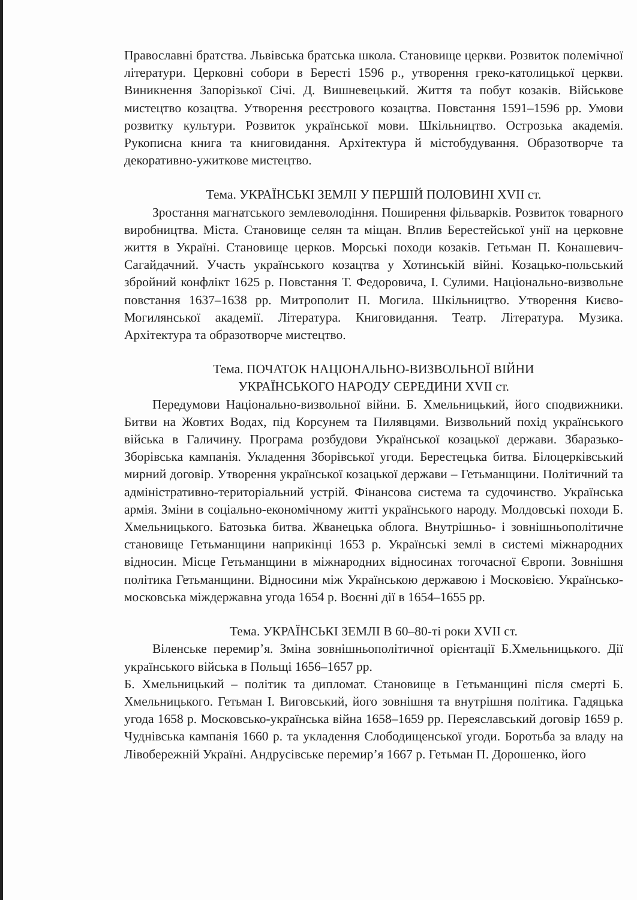Православні братства. Львівська братська школа. Становище церкви. Розвиток полемічної літератури. Церковні собори в Бересті 1596 р., утворення греко-католицької церкви. Виникнення Запорізької Січі. Д. Вишневецький. Життя та побут козаків. Військове мистецтво козацтва. Утворення реєстрового козацтва. Повстання 1591–1596 рр. Умови розвитку культури. Розвиток української мови. Шкільництво. Острозька академія. Рукописна книга та книговидання. Архітектура й містобудування. Образотворче та декоративно-ужиткове мистецтво.
Тема. УКРАЇНСЬКІ ЗЕМЛІ У ПЕРШІЙ ПОЛОВИНІ XVII ст.
Зростання магнатського землеволодіння. Поширення фільварків. Розвиток товарного виробництва. Міста. Становище селян та міщан. Вплив Берестейської унії на церковне життя в Україні. Становище церков. Морські походи козаків. Гетьман П. Конашевич-Сагайдачний. Участь українського козацтва у Хотинській війні. Козацько-польський збройний конфлікт 1625 р. Повстання Т. Федоровича, І. Сулими. Національно-визвольне повстання 1637–1638 рр. Митрополит П. Могила. Шкільництво. Утворення Києво-Могилянської академії. Література. Книговидання. Театр. Література. Музика. Архітектура та образотворче мистецтво.
Тема. ПОЧАТОК НАЦІОНАЛЬНО-ВИЗВОЛЬНОЇ ВІЙНИ
УКРАЇНСЬКОГО НАРОДУ СЕРЕДИНИ XVII ст.
Передумови Національно-визвольної війни. Б. Хмельницький, його сподвижники. Битви на Жовтих Водах, під Корсунем та Пилявцями. Визвольний похід українського війська в Галичину. Програма розбудови Української козацької держави. Збаразько-Зборівська кампанія. Укладення Зборівської угоди. Берестецька битва. Білоцерківський мирний договір. Утворення української козацької держави – Гетьманщини. Політичний та адміністративно-територіальний устрій. Фінансова система та судочинство. Українська армія. Зміни в соціально-економічному житті українського народу. Молдовські походи Б. Хмельницького. Батозька битва. Жванецька облога. Внутрішньо- і зовнішньополітичне становище Гетьманщини наприкінці 1653 р. Українські землі в системі міжнародних відносин. Місце Гетьманщини в міжнародних відносинах тогочасної Європи. Зовнішня політика Гетьманщини. Відносини між Українською державою і Московією. Українсько-московська міждержавна угода 1654 р. Воєнні дії в 1654–1655 рр.
Тема. УКРАЇНСЬКІ ЗЕМЛІ В 60–80-ті роки XVII ст.
Віленське перемир’я. Зміна зовнішньополітичної орієнтації Б.Хмельницького. Дії українського війська в Польщі 1656–1657 рр.
Б. Хмельницький – політик та дипломат. Становище в Гетьманщині після смерті Б. Хмельницького. Гетьман І. Виговський, його зовнішня та внутрішня політика. Гадяцька угода 1658 р. Московсько-українська війна 1658–1659 рр. Переяславський договір 1659 р. Чуднівська кампанія 1660 р. та укладення Слободищенської угоди. Боротьба за владу на Лівобережній Україні. Андрусівське перемир’я 1667 р. Гетьман П. Дорошенко, його